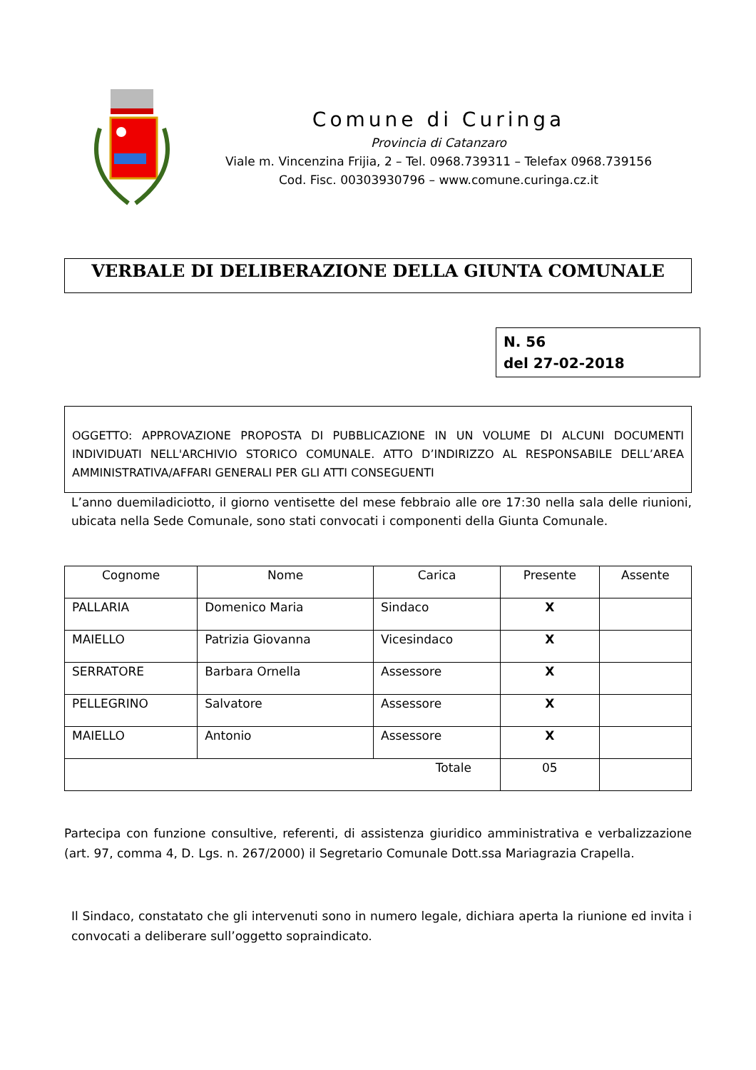Comune di Curinga
Provincia di Catanzaro
Viale m. Vincenzina Frijia, 2 – Tel. 0968.739311 – Telefax 0968.739156
Cod. Fisc. 00303930796 – www.comune.curinga.cz.it
VERBALE DI DELIBERAZIONE DELLA GIUNTA COMUNALE
N. 56
del 27-02-2018
OGGETTO: APPROVAZIONE PROPOSTA DI PUBBLICAZIONE IN UN VOLUME DI ALCUNI DOCUMENTI INDIVIDUATI NELL'ARCHIVIO STORICO COMUNALE. ATTO D’INDIRIZZO AL RESPONSABILE DELL’AREA AMMINISTRATIVA/AFFARI GENERALI PER GLI ATTI CONSEGUENTI
L’anno duemiladiciotto, il giorno ventisette del mese febbraio alle ore 17:30 nella sala delle riunioni, ubicata nella Sede Comunale, sono stati convocati i componenti della Giunta Comunale.
| Cognome | Nome | Carica | Presente | Assente |
| --- | --- | --- | --- | --- |
| PALLARIA | Domenico Maria | Sindaco | X | |
| MAIELLO | Patrizia Giovanna | Vicesindaco | X | |
| SERRATORE | Barbara Ornella | Assessore | X | |
| PELLEGRINO | Salvatore | Assessore | X | |
| MAIELLO | Antonio | Assessore | X | |
| Totale | | | 05 | |
Partecipa con funzione consultive, referenti, di assistenza giuridico amministrativa e verbalizzazione (art. 97, comma 4, D. Lgs. n. 267/2000) il Segretario Comunale Dott.ssa Mariagrazia Crapella.
Il Sindaco, constatato che gli intervenuti sono in numero legale, dichiara aperta la riunione ed invita i convocati a deliberare sull’oggetto sopraindicato.